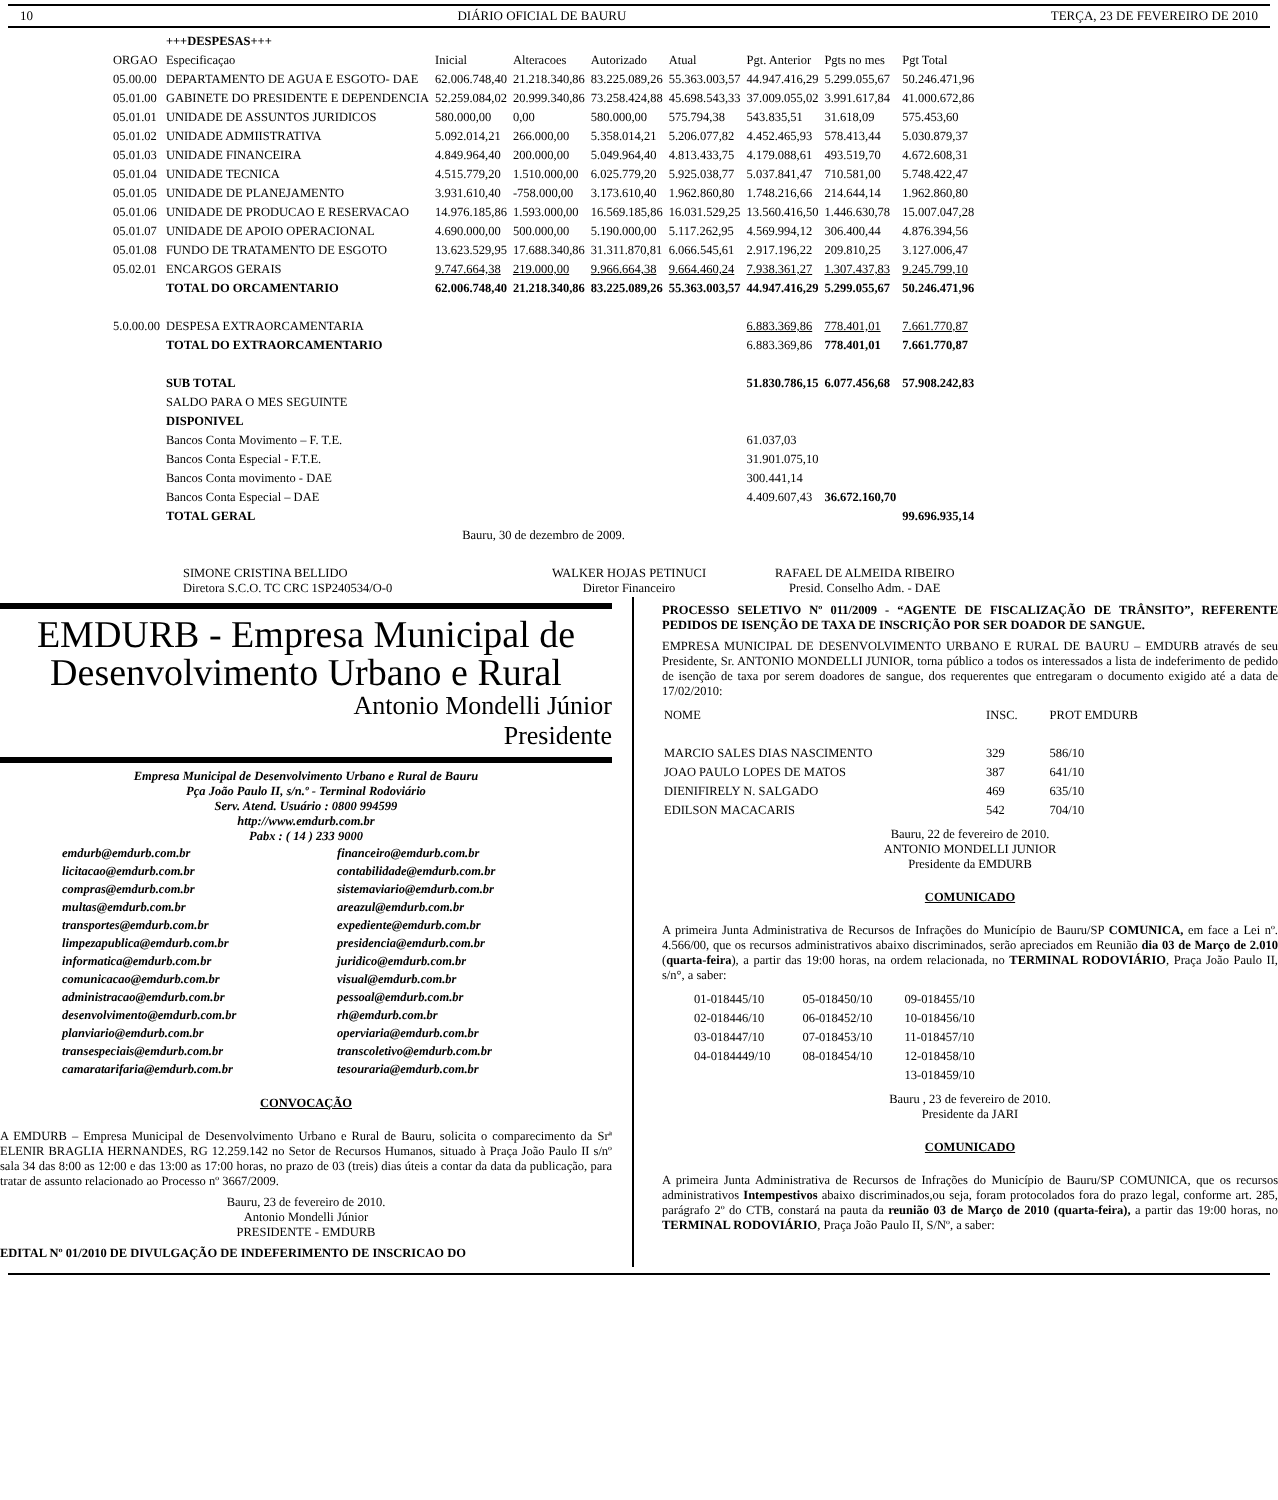10 DIÁRIO OFICIAL DE BAURU TERÇA, 23 DE FEVEREIRO DE 2010
| | +++DESPESAS+++ | | | | | | | |
| ORGAO | Especificaçao | Inicial | Alteracoes | Autorizado | Atual | Pgt. Anterior | Pgts no mes | Pgt Total |
| 05.00.00 | DEPARTAMENTO DE AGUA E ESGOTO- DAE | 62.006.748,40 | 21.218.340,86 | 83.225.089,26 | 55.363.003,57 | 44.947.416,29 | 5.299.055,67 | 50.246.471,96 |
| 05.01.00 | GABINETE DO PRESIDENTE E DEPENDENCIA | 52.259.084,02 | 20.999.340,86 | 73.258.424,88 | 45.698.543,33 | 37.009.055,02 | 3.991.617,84 | 41.000.672,86 |
| 05.01.01 | UNIDADE DE ASSUNTOS JURIDICOS | 580.000,00 | 0,00 | 580.000,00 | 575.794,38 | 543.835,51 | 31.618,09 | 575.453,60 |
| 05.01.02 | UNIDADE ADMIISTRATIVA | 5.092.014,21 | 266.000,00 | 5.358.014,21 | 5.206.077,82 | 4.452.465,93 | 578.413,44 | 5.030.879,37 |
| 05.01.03 | UNIDADE FINANCEIRA | 4.849.964,40 | 200.000,00 | 5.049.964,40 | 4.813.433,75 | 4.179.088,61 | 493.519,70 | 4.672.608,31 |
| 05.01.04 | UNIDADE TECNICA | 4.515.779,20 | 1.510.000,00 | 6.025.779,20 | 5.925.038,77 | 5.037.841,47 | 710.581,00 | 5.748.422,47 |
| 05.01.05 | UNIDADE DE PLANEJAMENTO | 3.931.610,40 | -758.000,00 | 3.173.610,40 | 1.962.860,80 | 1.748.216,66 | 214.644,14 | 1.962.860,80 |
| 05.01.06 | UNIDADE DE PRODUCAO E RESERVACAO | 14.976.185,86 | 1.593.000,00 | 16.569.185,86 | 16.031.529,25 | 13.560.416,50 | 1.446.630,78 | 15.007.047,28 |
| 05.01.07 | UNIDADE DE APOIO OPERACIONAL | 4.690.000,00 | 500.000,00 | 5.190.000,00 | 5.117.262,95 | 4.569.994,12 | 306.400,44 | 4.876.394,56 |
| 05.01.08 | FUNDO DE TRATAMENTO DE ESGOTO | 13.623.529,95 | 17.688.340,86 | 31.311.870,81 | 6.066.545,61 | 2.917.196,22 | 209.810,25 | 3.127.006,47 |
| 05.02.01 | ENCARGOS GERAIS | 9.747.664,38 | 219.000,00 | 9.966.664,38 | 9.664.460,24 | 7.938.361,27 | 1.307.437,83 | 9.245.799,10 |
| | TOTAL DO ORCAMENTARIO | 62.006.748,40 | 21.218.340,86 | 83.225.089,26 | 55.363.003,57 | 44.947.416,29 | 5.299.055,67 | 50.246.471,96 |
| 5.0.00.00 | DESPESA EXTRAORCAMENTARIA | | | | | 6.883.369,86 | 778.401,01 | 7.661.770,87 |
| | TOTAL DO EXTRAORCAMENTARIO | | | | | 6.883.369,86 | 778.401,01 | 7.661.770,87 |
| | SUB TOTAL | | | | | 51.830.786,15 | 6.077.456,68 | 57.908.242,83 |
| | SALDO PARA O MES SEGUINTE | | | | | | | |
| | DISPONIVEL | | | | | | | |
| | Bancos Conta Movimento – F. T.E. | | | | | 61.037,03 | | |
| | Bancos Conta Especial - F.T.E. | | | | | 31.901.075,10 | | |
| | Bancos Conta movimento - DAE | | | | | 300.441,14 | | |
| | Bancos Conta Especial – DAE | | | | | 4.409.607,43 | 36.672.160,70 | |
| | TOTAL GERAL | | | | | | | 99.696.935,14 |
| Bauru, 30 de dezembro de 2009. | | | | | | | | |
| SIMONE CRISTINA BELLIDO Diretora S.C.O. TC CRC 1SP240534/O-0 | WALKER HOJAS PETINUCI Diretor Financeiro | RAFAEL DE ALMEIDA RIBEIRO Presid. Conselho Adm. - DAE |
EMDURB - Empresa Municipal de
Desenvolvimento Urbano e Rural
Antonio Mondelli Júnior
Presidente
Empresa Municipal de Desenvolvimento Urbano e Rural de Bauru
Pça João Paulo II, s/n.º - Terminal Rodoviário
Serv. Atend. Usuário : 0800 994599
http://www.emdurb.com.br
Pabx : ( 14 ) 233 9000
emdurb@emdurb.com.br financeiro@emdurb.com.br licitacao@emdurb.com.br contabilidade@emdurb.com.br compras@emdurb.com.br sistemaviario@emdurb.com.br multas@emdurb.com.br areazul@emdurb.com.br transportes@emdurb.com.br expediente@emdurb.com.br limpezapublica@emdurb.com.br presidencia@emdurb.com.br informatica@emdurb.com.br juridico@emdurb.com.br comunicacao@emdurb.com.br visual@emdurb.com.br administracao@emdurb.com.br pessoal@emdurb.com.br desenvolvimento@emdurb.com.br rh@emdurb.com.br planviario@emdurb.com.br operviaria@emdurb.com.br transespeciais@emdurb.com.br transcoletivo@emdurb.com.br camaratarifaria@emdurb.com.br tesouraria@emdurb.com.br
CONVOCAÇÃO
A EMDURB – Empresa Municipal de Desenvolvimento Urbano e Rural de Bauru, solicita o comparecimento da Srª ELENIR BRAGLIA HERNANDES, RG 12.259.142 no Setor de Recursos Humanos, situado à Praça João Paulo II s/nº sala 34 das 8:00 as 12:00 e das 13:00 as 17:00 horas, no prazo de 03 (treis) dias úteis a contar da data da publicação, para tratar de assunto relacionado ao Processo nº 3667/2009.
Bauru, 23 de fevereiro de 2010.
Antonio Mondelli Júnior
PRESIDENTE - EMDURB
EDITAL Nº 01/2010 DE DIVULGAÇÃO DE INDEFERIMENTO DE INSCRICAO DO
PROCESSO SELETIVO Nº 011/2009 - “AGENTE DE FISCALIZAÇÃO DE TRÂNSITO”, REFERENTE PEDIDOS DE ISENÇÃO DE TAXA DE INSCRIÇÃO POR SER DOADOR DE SANGUE.
EMPRESA MUNICIPAL DE DESENVOLVIMENTO URBANO E RURAL DE BAURU – EMDURB através de seu Presidente, Sr. ANTONIO MONDELLI JUNIOR, torna público a todos os interessados a lista de indeferimento de pedido de isenção de taxa por serem doadores de sangue, dos requerentes que entregaram o documento exigido até a data de 17/02/2010:
| NOME | INSC. | PROT EMDURB |
| MARCIO SALES DIAS NASCIMENTO | 329 | 586/10 |
| JOAO PAULO LOPES DE MATOS | 387 | 641/10 |
| DIENIFIRELY N. SALGADO | 469 | 635/10 |
| EDILSON MACACARIS | 542 | 704/10 |
Bauru, 22 de fevereiro de 2010.
ANTONIO MONDELLI JUNIOR
Presidente da EMDURB
COMUNICADO
A primeira Junta Administrativa de Recursos de Infrações do Município de Bauru/SP COMUNICA, em face a Lei nº. 4.566/00, que os recursos administrativos abaixo discriminados, serão apreciados em Reunião dia 03 de Março de 2.010 (quarta-feira), a partir das 19:00 horas, na ordem relacionada, no TERMINAL RODOVIÁRIO, Praça João Paulo II, s/n°, a saber:
| 01-018445/10 | 05-018450/10 | 09-018455/10 |
| 02-018446/10 | 06-018452/10 | 10-018456/10 |
| 03-018447/10 | 07-018453/10 | 11-018457/10 |
| 04-0184449/10 | 08-018454/10 | 12-018458/10 |
| | | 13-018459/10 |
Bauru , 23 de fevereiro de 2010.
Presidente da JARI
COMUNICADO
A primeira Junta Administrativa de Recursos de Infrações do Município de Bauru/SP COMUNICA, que os recursos administrativos Intempestivos abaixo discriminados,ou seja, foram protocolados fora do prazo legal, conforme art. 285, parágrafo 2º do CTB, constará na pauta da reunião 03 de Março de 2010 (quarta-feira), a partir das 19:00 horas, no TERMINAL RODOVIÁRIO, Praça João Paulo II, S/Nº, a saber: